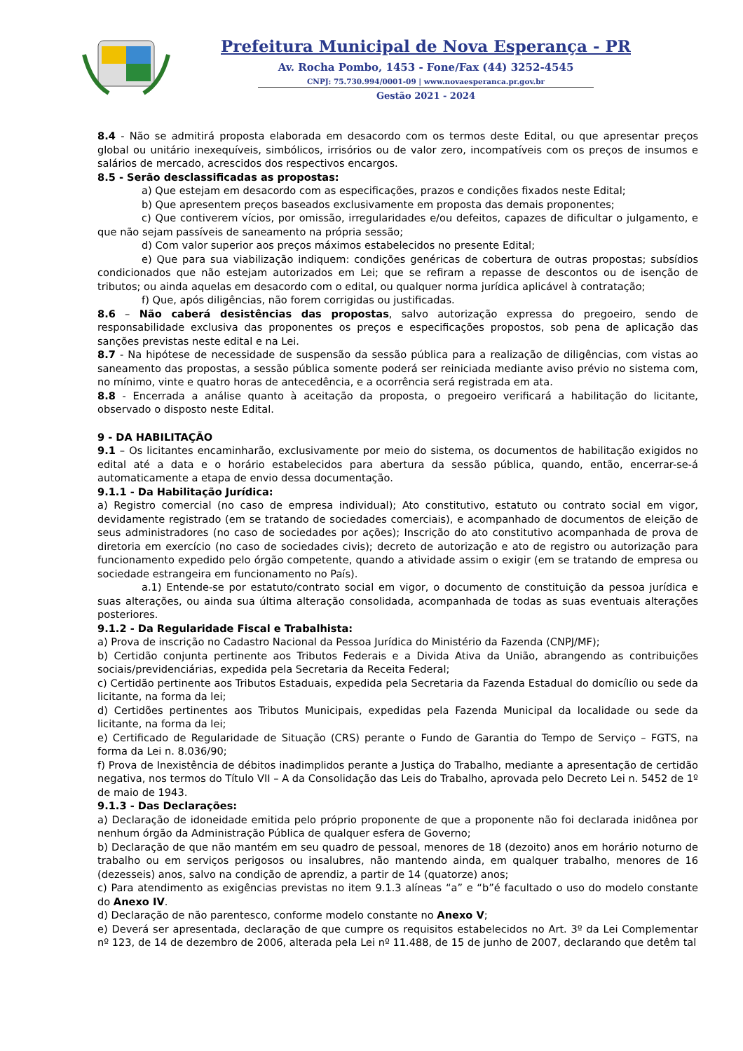Prefeitura Municipal de Nova Esperança - PR
Av. Rocha Pombo, 1453 - Fone/Fax (44) 3252-4545
CNPJ: 75.730.994/0001-09 | www.novaesperanca.pr.gov.br
Gestão 2021 - 2024
8.4 - Não se admitirá proposta elaborada em desacordo com os termos deste Edital, ou que apresentar preços global ou unitário inexequíveis, simbólicos, irrisórios ou de valor zero, incompatíveis com os preços de insumos e salários de mercado, acrescidos dos respectivos encargos.
8.5 - Serão desclassificadas as propostas:
a) Que estejam em desacordo com as especificações, prazos e condições fixados neste Edital;
b) Que apresentem preços baseados exclusivamente em proposta das demais proponentes;
c) Que contiverem vícios, por omissão, irregularidades e/ou defeitos, capazes de dificultar o julgamento, e que não sejam passíveis de saneamento na própria sessão;
d) Com valor superior aos preços máximos estabelecidos no presente Edital;
e) Que para sua viabilização indiquem: condições genéricas de cobertura de outras propostas; subsídios condicionados que não estejam autorizados em Lei; que se refiram a repasse de descontos ou de isenção de tributos; ou ainda aquelas em desacordo com o edital, ou qualquer norma jurídica aplicável à contratação;
f) Que, após diligências, não forem corrigidas ou justificadas.
8.6 – Não caberá desistências das propostas, salvo autorização expressa do pregoeiro, sendo de responsabilidade exclusiva das proponentes os preços e especificações propostos, sob pena de aplicação das sanções previstas neste edital e na Lei.
8.7 - Na hipótese de necessidade de suspensão da sessão pública para a realização de diligências, com vistas ao saneamento das propostas, a sessão pública somente poderá ser reiniciada mediante aviso prévio no sistema com, no mínimo, vinte e quatro horas de antecedência, e a ocorrência será registrada em ata.
8.8 - Encerrada a análise quanto à aceitação da proposta, o pregoeiro verificará a habilitação do licitante, observado o disposto neste Edital.
9 - DA HABILITAÇÃO
9.1 – Os licitantes encaminharão, exclusivamente por meio do sistema, os documentos de habilitação exigidos no edital até a data e o horário estabelecidos para abertura da sessão pública, quando, então, encerrar-se-á automaticamente a etapa de envio dessa documentação.
9.1.1 - Da Habilitação Jurídica:
a) Registro comercial (no caso de empresa individual); Ato constitutivo, estatuto ou contrato social em vigor, devidamente registrado (em se tratando de sociedades comerciais), e acompanhado de documentos de eleição de seus administradores (no caso de sociedades por ações); Inscrição do ato constitutivo acompanhada de prova de diretoria em exercício (no caso de sociedades civis); decreto de autorização e ato de registro ou autorização para funcionamento expedido pelo órgão competente, quando a atividade assim o exigir (em se tratando de empresa ou sociedade estrangeira em funcionamento no País).
a.1) Entende-se por estatuto/contrato social em vigor, o documento de constituição da pessoa jurídica e suas alterações, ou ainda sua última alteração consolidada, acompanhada de todas as suas eventuais alterações posteriores.
9.1.2 - Da Regularidade Fiscal e Trabalhista:
a) Prova de inscrição no Cadastro Nacional da Pessoa Jurídica do Ministério da Fazenda (CNPJ/MF);
b) Certidão conjunta pertinente aos Tributos Federais e a Divida Ativa da União, abrangendo as contribuições sociais/previdenciárias, expedida pela Secretaria da Receita Federal;
c) Certidão pertinente aos Tributos Estaduais, expedida pela Secretaria da Fazenda Estadual do domicílio ou sede da licitante, na forma da lei;
d) Certidões pertinentes aos Tributos Municipais, expedidas pela Fazenda Municipal da localidade ou sede da licitante, na forma da lei;
e) Certificado de Regularidade de Situação (CRS) perante o Fundo de Garantia do Tempo de Serviço – FGTS, na forma da Lei n. 8.036/90;
f) Prova de Inexistência de débitos inadimplidos perante a Justiça do Trabalho, mediante a apresentação de certidão negativa, nos termos do Título VII – A da Consolidação das Leis do Trabalho, aprovada pelo Decreto Lei n. 5452 de 1º de maio de 1943.
9.1.3 - Das Declarações:
a) Declaração de idoneidade emitida pelo próprio proponente de que a proponente não foi declarada inidônea por nenhum órgão da Administração Pública de qualquer esfera de Governo;
b) Declaração de que não mantém em seu quadro de pessoal, menores de 18 (dezoito) anos em horário noturno de trabalho ou em serviços perigosos ou insalubres, não mantendo ainda, em qualquer trabalho, menores de 16 (dezesseis) anos, salvo na condição de aprendiz, a partir de 14 (quatorze) anos;
c) Para atendimento as exigências previstas no item 9.1.3 alíneas “a” e “b”é facultado o uso do modelo constante do Anexo IV.
d) Declaração de não parentesco, conforme modelo constante no Anexo V;
e) Deverá ser apresentada, declaração de que cumpre os requisitos estabelecidos no Art. 3º da Lei Complementar nº 123, de 14 de dezembro de 2006, alterada pela Lei nº 11.488, de 15 de junho de 2007, declarando que detêm tal